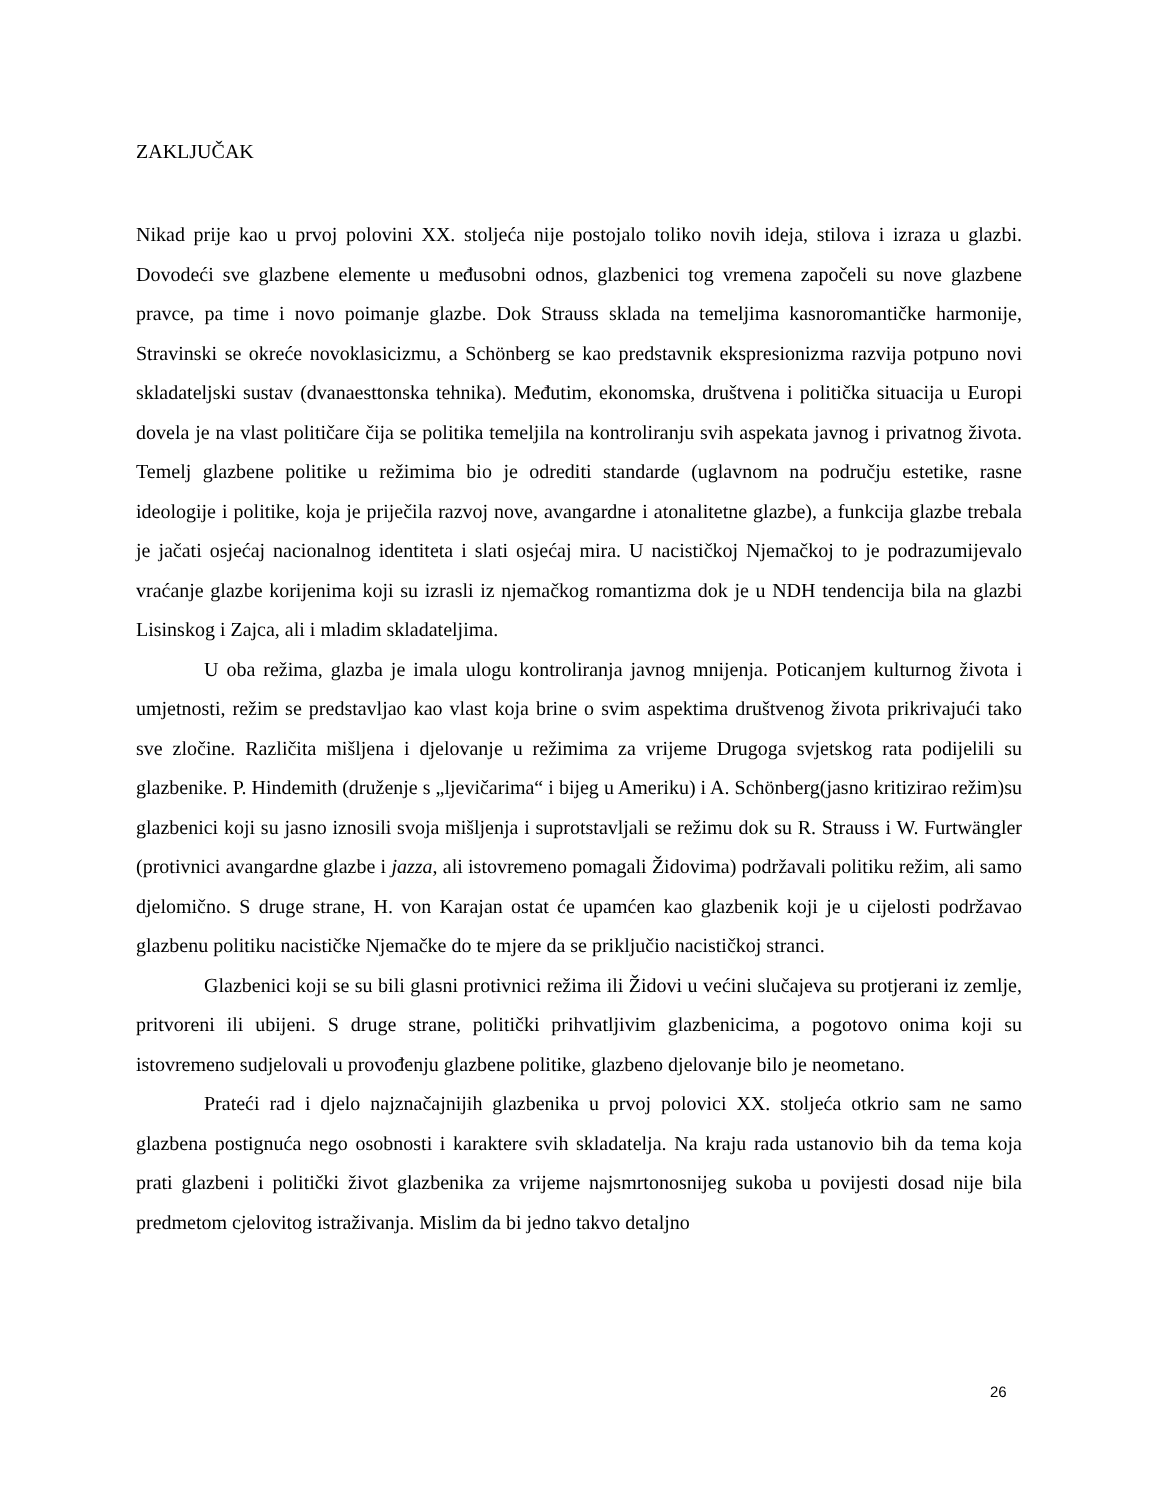ZAKLJUČAK
Nikad prije kao u prvoj polovini XX. stoljeća nije postojalo toliko novih ideja, stilova i izraza u glazbi. Dovodeći sve glazbene elemente u međusobni odnos, glazbenici tog vremena započeli su nove glazbene pravce, pa time i novo poimanje glazbe. Dok Strauss sklada na temeljima kasnoromantičke harmonije, Stravinski se okreće novoklasicizmu, a Schönberg se kao predstavnik ekspresionizma razvija potpuno novi skladateljski sustav (dvanaesttonska tehnika). Međutim, ekonomska, društvena i politička situacija u Europi dovela je na vlast političare čija se politika temeljila na kontroliranju svih aspekata javnog i privatnog života. Temelj glazbene politike u režimima bio je odrediti standarde (uglavnom na području estetike, rasne ideologije i politike, koja je priječila razvoj nove, avangardne i atonalitetne glazbe), a funkcija glazbe trebala je jačati osjećaj nacionalnog identiteta i slati osjećaj mira. U nacističkoj Njemačkoj to je podrazumijevalo vraćanje glazbe korijenima koji su izrasli iz njemačkog romantizma dok je u NDH tendencija bila na glazbi Lisinskog i Zajca, ali i mladim skladateljima.
U oba režima, glazba je imala ulogu kontroliranja javnog mnijenja. Poticanjem kulturnog života i umjetnosti, režim se predstavljao kao vlast koja brine o svim aspektima društvenog života prikrivajući tako sve zločine. Različita mišljena i djelovanje u režimima za vrijeme Drugoga svjetskog rata podijelili su glazbenike. P. Hindemith (druženje s „ljevičarima“ i bijeg u Ameriku) i A. Schönberg(jasno kritizirao režim)su glazbenici koji su jasno iznosili svoja mišljenja i suprotstavljali se režimu dok su R. Strauss i W. Furtwängler (protivnici avangardne glazbe i jazza, ali istovremeno pomagali Židovima) podržavali politiku režim, ali samo djelomično. S druge strane, H. von Karajan ostat će upamćen kao glazbenik koji je u cijelosti podržavao glazbenu politiku nacističke Njemačke do te mjere da se priključio nacističkoj stranci.
Glazbenici koji se su bili glasni protivnici režima ili Židovi u većini slučajeva su protjerani iz zemlje, pritvoreni ili ubijeni. S druge strane, politički prihvatljivim glazbenicima, a pogotovo onima koji su istovremeno sudjelovali u provođenju glazbene politike, glazbeno djelovanje bilo je neometano.
Prateći rad i djelo najznačajnijih glazbenika u prvoj polovici XX. stoljeća otkrio sam ne samo glazbena postignuća nego osobnosti i karaktere svih skladatelja. Na kraju rada ustanovio bih da tema koja prati glazbeni i politički život glazbenika za vrijeme najsmrtonosnijeg sukoba u povijesti dosad nije bila predmetom cjelovitog istraživanja. Mislim da bi jedno takvo detaljno
26